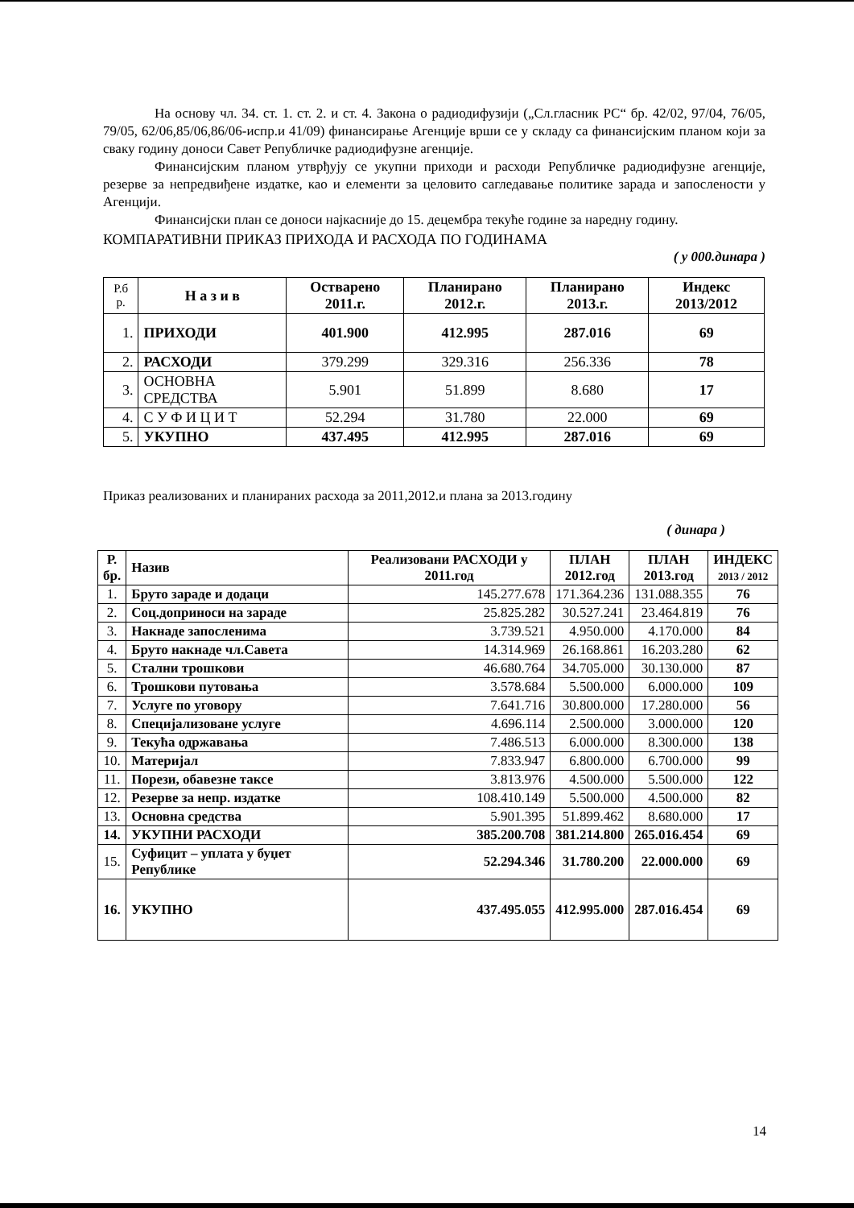На основу чл. 34. ст. 1. ст. 2. и ст. 4. Закона о радиодифузији („Сл.гласник РС“ бр. 42/02, 97/04, 76/05, 79/05, 62/06,85/06,86/06-испр.и 41/09) финансирање Агенције врши се у складу са финансијским планом који за сваку годину доноси Савет Републичке радиодифузне агенције.
Финансијским планом утврђују се укупни приходи и расходи Републичке радиодифузне агенције, резерве за непредвиђене издатке, као и елементи за целовито сагледавање политике зарада и запослености у Агенцији.
Финансијски план се доноси најкасније до 15. децембра текуће године за наредну годину.
КОМПАРАТИВНИ ПРИКАЗ ПРИХОДА И РАСХОДА ПО ГОДИНАМА
( у 000.динара )
| Р.б р. | Н а з и в | Остварено 2011.г. | Планирано 2012.г. | Планирано 2013.г. | Индекс 2013/2012 |
| --- | --- | --- | --- | --- | --- |
| 1. | ПРИХОДИ | 401.900 | 412.995 | 287.016 | 69 |
| 2. | РАСХОДИ | 379.299 | 329.316 | 256.336 | 78 |
| 3. | ОСНОВНА СРЕДСТВА | 5.901 | 51.899 | 8.680 | 17 |
| 4. | С У Ф И Ц И Т | 52.294 | 31.780 | 22.000 | 69 |
| 5. | УКУПНО | 437.495 | 412.995 | 287.016 | 69 |
Приказ реализованих и планираних расхода за 2011,2012.и плана за 2013.годину
( динара )
| Р. бр. | Назив | Реализовани РАСХОДИ у 2011.год | ПЛАН 2012.год | ПЛАН 2013.год | ИНДЕКС 2013 / 2012 |
| --- | --- | --- | --- | --- | --- |
| 1. | Бруто зараде и додаци | 145.277.678 | 171.364.236 | 131.088.355 | 76 |
| 2. | Соц.доприноси на зараде | 25.825.282 | 30.527.241 | 23.464.819 | 76 |
| 3. | Накнаде запосленима | 3.739.521 | 4.950.000 | 4.170.000 | 84 |
| 4. | Бруто накнаде чл.Савета | 14.314.969 | 26.168.861 | 16.203.280 | 62 |
| 5. | Стални трошкови | 46.680.764 | 34.705.000 | 30.130.000 | 87 |
| 6. | Трошкови путовања | 3.578.684 | 5.500.000 | 6.000.000 | 109 |
| 7. | Услуге по уговору | 7.641.716 | 30.800.000 | 17.280.000 | 56 |
| 8. | Специјализоване услуге | 4.696.114 | 2.500.000 | 3.000.000 | 120 |
| 9. | Текућа одржавања | 7.486.513 | 6.000.000 | 8.300.000 | 138 |
| 10. | Материјал | 7.833.947 | 6.800.000 | 6.700.000 | 99 |
| 11. | Порези, обавезне таксе | 3.813.976 | 4.500.000 | 5.500.000 | 122 |
| 12. | Резерве за непр. издатке | 108.410.149 | 5.500.000 | 4.500.000 | 82 |
| 13. | Основна средства | 5.901.395 | 51.899.462 | 8.680.000 | 17 |
| 14. | УКУПНИ РАСХОДИ | 385.200.708 | 381.214.800 | 265.016.454 | 69 |
| 15. | Суфицит – уплата у буџет Републике | 52.294.346 | 31.780.200 | 22.000.000 | 69 |
| 16. | УКУПНО | 437.495.055 | 412.995.000 | 287.016.454 | 69 |
14